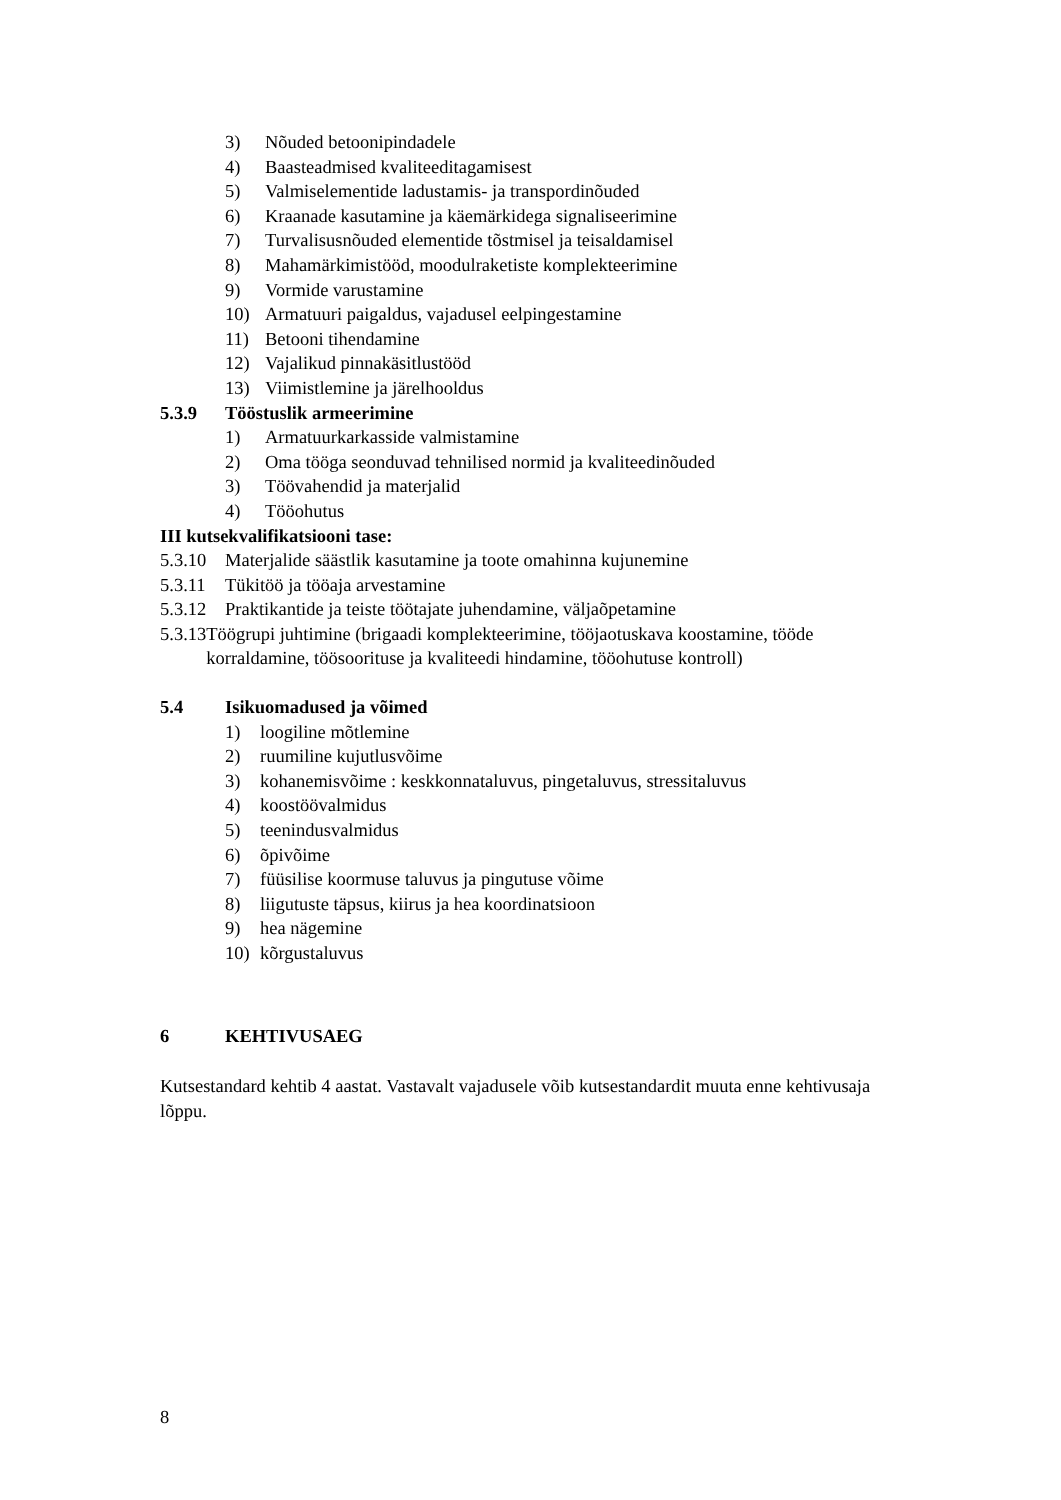3) Nõuded betoonipindadele
4) Baasteadmised kvaliteeditagamisest
5) Valmiselementide ladustamis- ja transpordinõuded
6) Kraanade kasutamine ja käemärkidega signaliseerimine
7) Turvalisusnõuded elementide tõstmisel ja teisaldamisel
8) Mahamärkimistööd, moodulraketiste komplekteerimine
9) Vormide varustamine
10) Armatuuri paigaldus, vajadusel eelpingestamine
11) Betooni tihendamine
12) Vajalikud pinnakäsitlustööd
13) Viimistlemine ja järelhooldus
5.3.9 Tööstuslik armeerimine
1) Armatuurkarkasside valmistamine
2) Oma tööga seonduvad tehnilised normid ja kvaliteedinõuded
3) Töövahendid ja materjalid
4) Tööohutus
III kutsekvalifikatsiooni tase:
5.3.10 Materjalide säästlik kasutamine ja toote omahinna kujunemine
5.3.11 Tükitöö ja tööaja arvestamine
5.3.12 Praktikantide ja teiste töötajate juhendamine, väljaõpetamine
5.3.13 Töögrupi juhtimine (brigaadi komplekteerimine, tööjaotuskava koostamine, tööde korraldamine, töösoorituse ja kvaliteedi hindamine, tööohutuse kontroll)
5.4 Isikuomadused ja võimed
1) loogiline mõtlemine
2) ruumiline kujutlusvõime
3) kohanemisvõime : keskkonnataluvus, pingetaluvus, stressitaluvus
4) koostöövalmidus
5) teenindusvalmidus
6) õpivõime
7) füüsilise koormuse taluvus ja pingutuse võime
8) liigutuste täpsus, kiirus ja hea koordinatsioon
9) hea nägemine
10) kõrgustaluvus
6 KEHTIVUSAEG
Kutsestandard kehtib 4 aastat. Vastavalt vajadusele võib kutsestandardit muuta enne kehtivusaja lõppu.
8